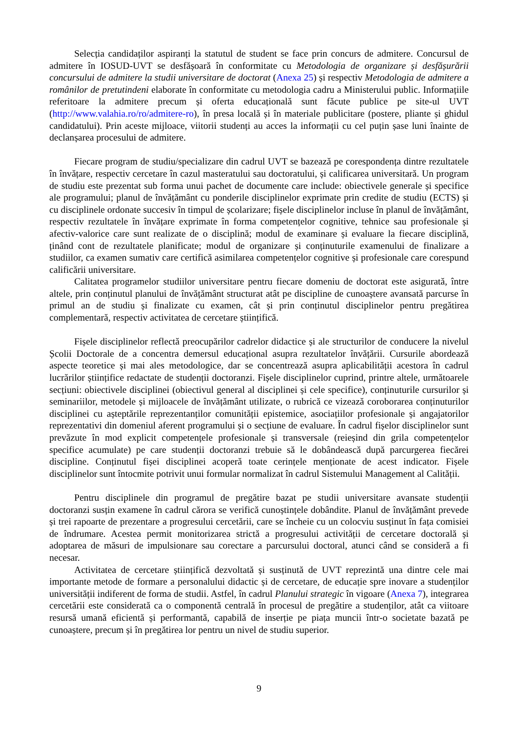Selecția candidaților aspiranți la statutul de student se face prin concurs de admitere. Concursul de admitere în IOSUD-UVT se desfășoară în conformitate cu Metodologia de organizare și desfășurării concursului de admitere la studii universitare de doctorat (Anexa 25) și respectiv Metodologia de admitere a românilor de pretutindeni elaborate în conformitate cu metodologia cadru a Ministerului public. Informațiile referitoare la admitere precum și oferta educațională sunt făcute publice pe site-ul UVT (http://www.valahia.ro/ro/admitere-ro), în presa locală și în materiale publicitare (postere, pliante și ghidul candidatului). Prin aceste mijloace, viitorii studenți au acces la informații cu cel puțin șase luni înainte de declanșarea procesului de admitere.
Fiecare program de studiu/specializare din cadrul UVT se bazează pe corespondența dintre rezultatele în învățare, respectiv cercetare în cazul masteratului sau doctoratului, și calificarea universitară. Un program de studiu este prezentat sub forma unui pachet de documente care include: obiectivele generale și specifice ale programului; planul de învățământ cu ponderile disciplinelor exprimate prin credite de studiu (ECTS) și cu disciplinele ordonate succesiv în timpul de școlarizare; fișele disciplinelor incluse în planul de învățământ, respectiv rezultatele în învățare exprimate în forma competențelor cognitive, tehnice sau profesionale și afectiv-valorice care sunt realizate de o disciplină; modul de examinare și evaluare la fiecare disciplină, ținând cont de rezultatele planificate; modul de organizare și conținuturile examenului de finalizare a studiilor, ca examen sumativ care certifică asimilarea competențelor cognitive și profesionale care corespund calificării universitare.
Calitatea programelor studiilor universitare pentru fiecare domeniu de doctorat este asigurată, între altele, prin conținutul planului de învățământ structurat atât pe discipline de cunoaștere avansată parcurse în primul an de studiu și finalizate cu examen, cât și prin conținutul disciplinelor pentru pregătirea complementară, respectiv activitatea de cercetare științifică.
Fișele disciplinelor reflectă preocupărilor cadrelor didactice și ale structurilor de conducere la nivelul Școlii Doctorale de a concentra demersul educațional asupra rezultatelor învățării. Cursurile abordează aspecte teoretice și mai ales metodologice, dar se concentrează asupra aplicabilității acestora în cadrul lucrărilor științifice redactate de studenții doctoranzi. Fișele disciplinelor cuprind, printre altele, următoarele secțiuni: obiectivele disciplinei (obiectivul general al disciplinei și cele specifice), conținuturile cursurilor și seminariilor, metodele și mijloacele de învățământ utilizate, o rubrică ce vizează coroborarea conținuturilor disciplinei cu așteptările reprezentanților comunității epistemice, asociațiilor profesionale și angajatorilor reprezentativi din domeniul aferent programului și o secțiune de evaluare. În cadrul fișelor disciplinelor sunt prevăzute în mod explicit competențele profesionale și transversale (reieșind din grila competențelor specifice acumulate) pe care studenții doctoranzi trebuie să le dobândească după parcurgerea fiecărei discipline. Conținutul fișei disciplinei acoperă toate cerințele menționate de acest indicator. Fișele disciplinelor sunt întocmite potrivit unui formular normalizat în cadrul Sistemului Management al Calității.
Pentru disciplinele din programul de pregătire bazat pe studii universitare avansate studenții doctoranzi susțin examene în cadrul cărora se verifică cunoștințele dobândite. Planul de învățământ prevede și trei rapoarte de prezentare a progresului cercetării, care se încheie cu un colocviu susținut în fața comisiei de îndrumare. Acestea permit monitorizarea strictă a progresului activității de cercetare doctorală și adoptarea de măsuri de impulsionare sau corectare a parcursului doctoral, atunci când se consideră a fi necesar.
Activitatea de cercetare științifică dezvoltată și susținută de UVT reprezintă una dintre cele mai importante metode de formare a personalului didactic și de cercetare, de educație spre inovare a studenților universității indiferent de forma de studii. Astfel, în cadrul Planului strategic în vigoare (Anexa 7), integrarea cercetării este considerată ca o componentă centrală în procesul de pregătire a studenților, atât ca viitoare resursă umană eficientă și performantă, capabilă de inserție pe piața muncii într-o societate bazată pe cunoaștere, precum și în pregătirea lor pentru un nivel de studiu superior.
9